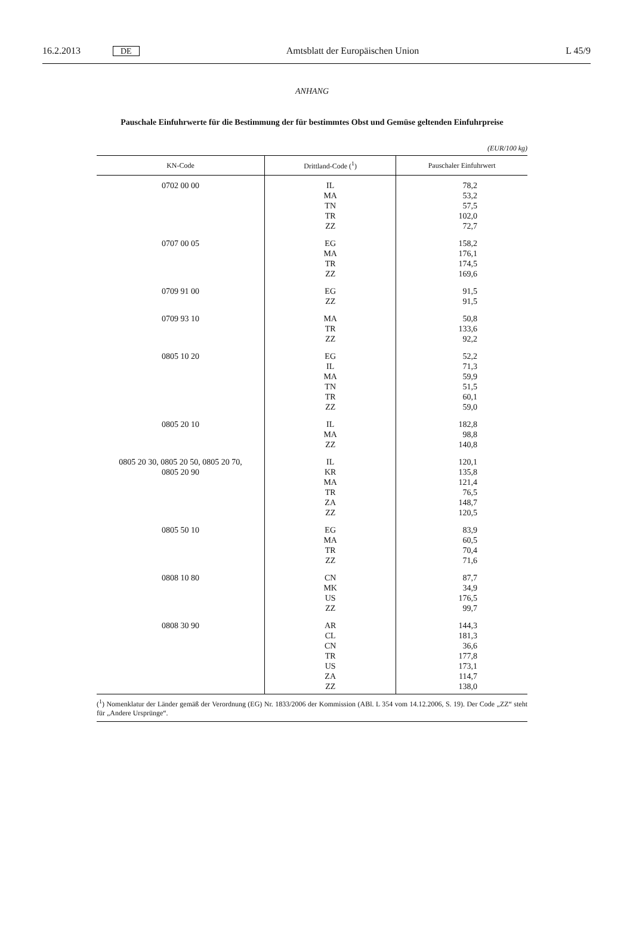16.2.2013 DE Amtsblatt der Europäischen Union L 45/9
ANHANG
Pauschale Einfuhrwerte für die Bestimmung der für bestimmtes Obst und Gemüse geltenden Einfuhrpreise
(EUR/100 kg)
| KN-Code | Drittland-Code (<sup>1</sup>) | Pauschaler Einfuhrwert |
| --- | --- | --- |
| 0702 00 00 | IL MA TN TR ZZ | 78,2 53,2 57,5 102,0 72,7 |
| 0707 00 05 | EG MA TR ZZ | 158,2 176,1 174,5 169,6 |
| 0709 91 00 | EG ZZ | 91,5 91,5 |
| 0709 93 10 | MA TR ZZ | 50,8 133,6 92,2 |
| 0805 10 20 | EG IL MA TN TR ZZ | 52,2 71,3 59,9 51,5 60,1 59,0 |
| 0805 20 10 | IL MA ZZ | 182,8 98,8 140,8 |
| 0805 20 30, 0805 20 50, 0805 20 70, 0805 20 90 | IL KR MA TR ZA ZZ | 120,1 135,8 121,4 76,5 148,7 120,5 |
| 0805 50 10 | EG MA TR ZZ | 83,9 60,5 70,4 71,6 |
| 0808 10 80 | CN MK US ZZ | 87,7 34,9 176,5 99,7 |
| 0808 30 90 | AR CL CN TR US ZA ZZ | 144,3 181,3 36,6 177,8 173,1 114,7 138,0 |
(<sup>1</sup>) Nomenklatur der Länder gemäß der Verordnung (EG) Nr. 1833/2006 der Kommission (ABl. L 354 vom 14.12.2006, S. 19). Der Code „ZZ“ steht für „Andere Ursprünge“.